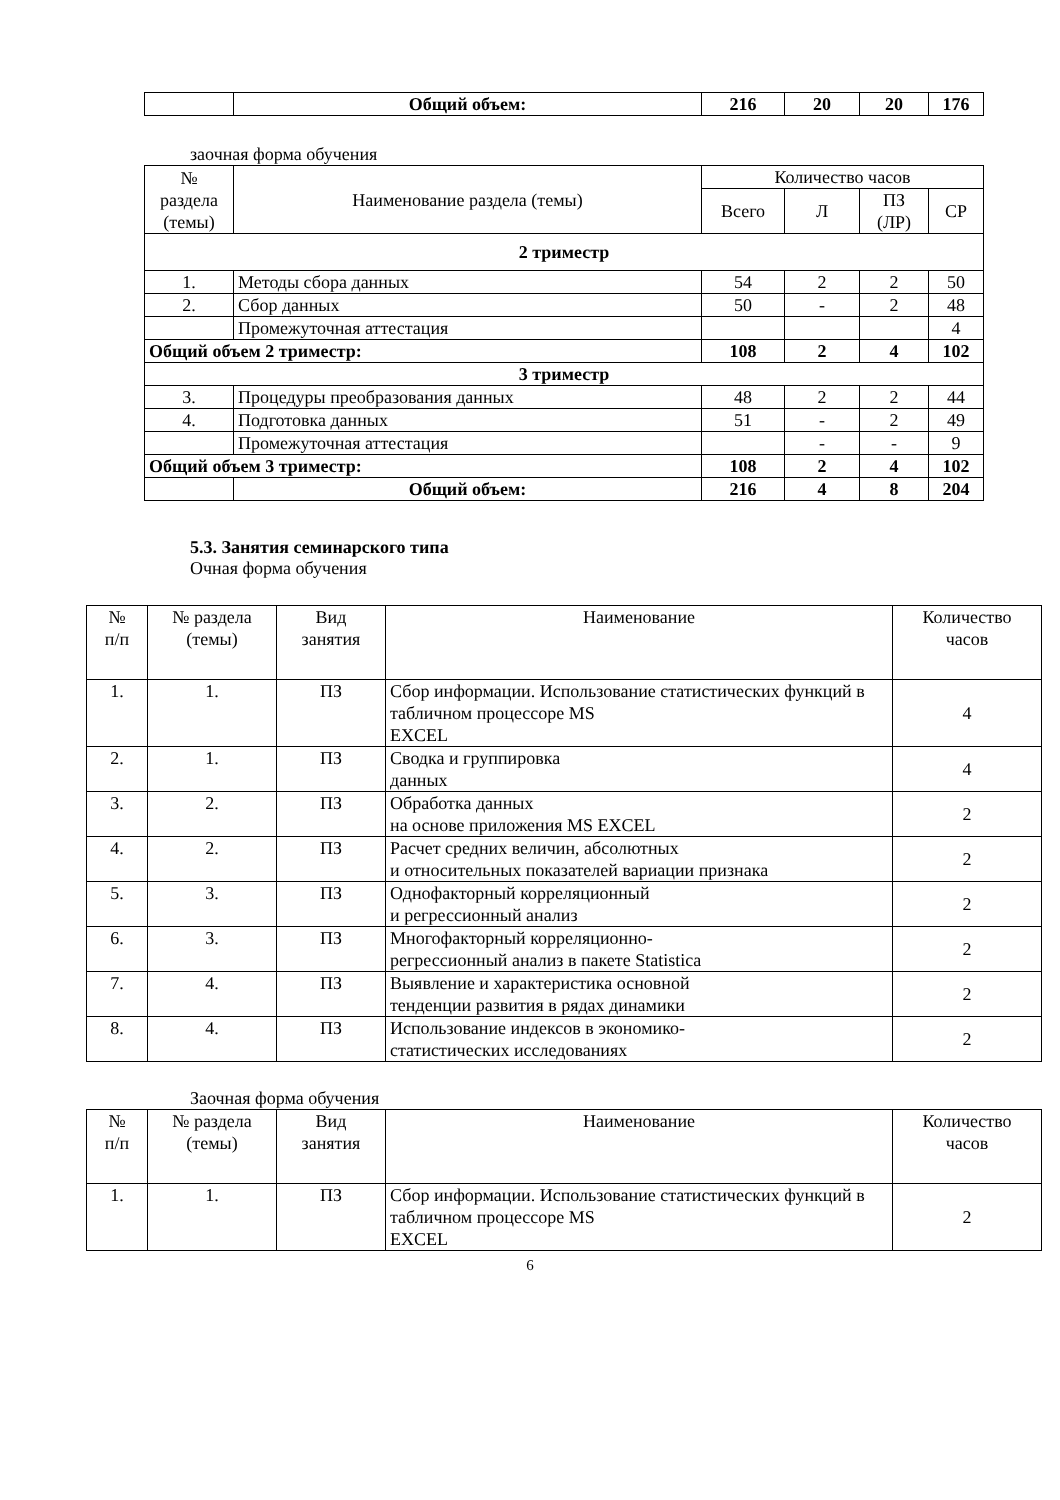| | Общий объем: | 216 | 20 | 20 | 176 |
заочная форма обучения
| № раздела (темы) | Наименование раздела (темы) | Количество часов | | | |
| --- | --- | --- | --- | --- | --- |
| | | Всего | Л | ПЗ (ЛР) | СР |
| 2 триместр | | | | | |
| 1. | Методы сбора данных | 54 | 2 | 2 | 50 |
| 2. | Сбор данных | 50 | - | 2 | 48 |
| | Промежуточная аттестация | | | | 4 |
| Общий объем 2 триместр: | | 108 | 2 | 4 | 102 |
| 3 триместр | | | | | |
| 3. | Процедуры преобразования данных | 48 | 2 | 2 | 44 |
| 4. | Подготовка данных | 51 | - | 2 | 49 |
| | Промежуточная аттестация | | - | - | 9 |
| Общий объем 3 триместр: | | 108 | 2 | 4 | 102 |
| | Общий объем: | 216 | 4 | 8 | 204 |
5.3. Занятия семинарского типа
Очная форма обучения
| № п/п | № раздела (темы) | Вид занятия | Наименование | Количество часов |
| --- | --- | --- | --- | --- |
| 1. | 1. | ПЗ | Сбор информации. Использование статистических функций в табличном процессоре MS EXCEL | 4 |
| 2. | 1. | ПЗ | Сводка и группировка данных | 4 |
| 3. | 2. | ПЗ | Обработка данных на основе приложения MS EXCEL | 2 |
| 4. | 2. | ПЗ | Расчет средних величин, абсолютных и относительных показателей вариации признака | 2 |
| 5. | 3. | ПЗ | Однофакторный корреляционный и регрессионный анализ | 2 |
| 6. | 3. | ПЗ | Многофакторный корреляционно- регрессионный анализ в пакете Statistica | 2 |
| 7. | 4. | ПЗ | Выявление и характеристика основной тенденции развития в рядах динамики | 2 |
| 8. | 4. | ПЗ | Использование индексов в экономико- статистических исследованиях | 2 |
Заочная форма обучения
| № п/п | № раздела (темы) | Вид занятия | Наименование | Количество часов |
| --- | --- | --- | --- | --- |
| 1. | 1. | ПЗ | Сбор информации. Использование статистических функций в табличном процессоре MS EXCEL | 2 |
6